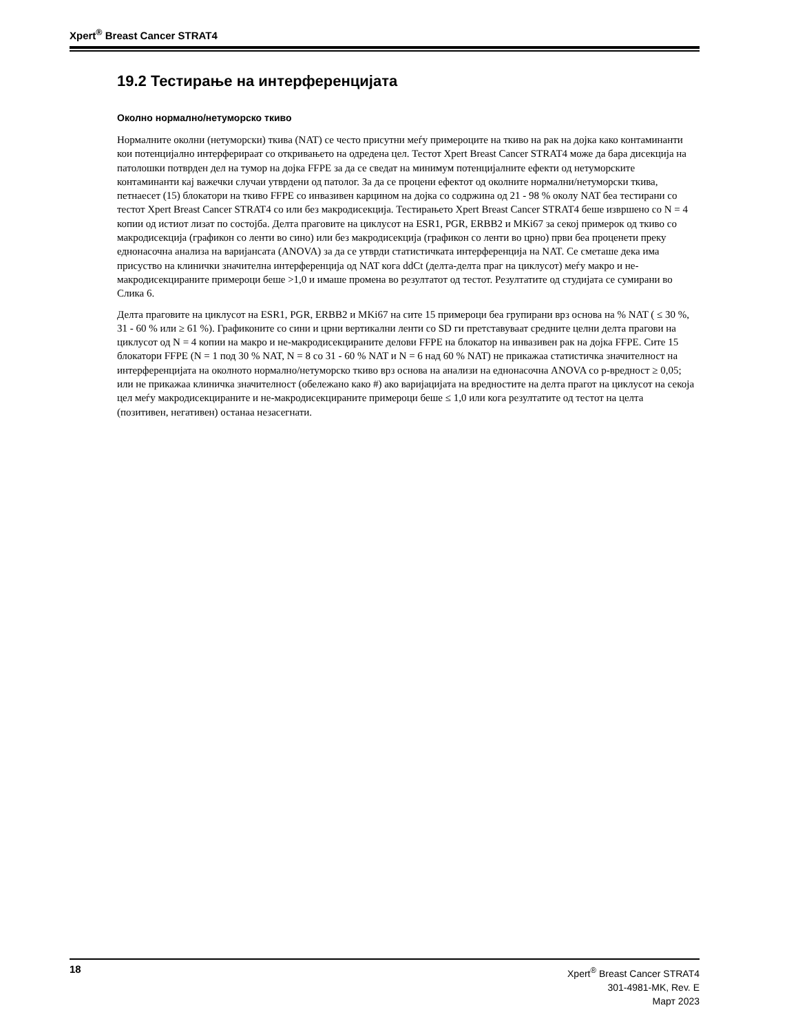Xpert<sup>®</sup> Breast Cancer STRAT4
19.2 Тестирање на интерференцијата
Околно нормално/нетуморско ткиво
Нормалните околни (нетуморски) ткива (NAT) се често присутни меѓу примероците на ткиво на рак на дојка како контаминанти кои потенцијално интерферираат со откривањето на одредена цел. Тестот Xpert Breast Cancer STRAT4 може да бара дисекција на патолошки потврден дел на тумор на дојка FFPE за да се сведат на минимум потенцијалните ефекти од нетуморските контаминанти кај важечки случаи утврдени од патолог. За да се процени ефектот од околните нормални/нетуморски ткива, петнаесет (15) блокатори на ткиво FFPE со инвазивен карцином на дојка со содржина од 21 - 98 % околу NAT беа тестирани со тестот Xpert Breast Cancer STRAT4 со или без макродисекција. Тестирањето Xpert Breast Cancer STRAT4 беше извршено со N = 4 копии од истиот лизат по состојба. Делта праговите на циклусот на ESR1, PGR, ERBB2 и MKi67 за секој примерок од ткиво со макродисекција (графикон со ленти во сино) или без макродисекција (графикон со ленти во црно) први беа проценети преку еднонасочна анализа на варијансата (ANOVA) за да се утврди статистичката интерференција на NAT. Се сметаше дека има присуство на клинички значителна интерференција од NAT кога ddCt (делта-делта праг на циклусот) меѓу макро и не-макродисекцираните примероци беше >1,0 и имаше промена во резултатот од тестот. Резултатите од студијата се сумирани во Слика 6.
Делта праговите на циклусот на ESR1, PGR, ERBB2 и MKi67 на сите 15 примероци беа групирани врз основа на % NAT ( ≤ 30 %, 31 - 60 % или ≥ 61 %). Графиконите со сини и црни вертикални ленти со SD ги претставуваат средните целни делта прагови на циклусот од N = 4 копии на макро и не-макродисекцираните делови FFPE на блокатор на инвазивен рак на дојка FFPE. Сите 15 блокатори FFPE (N = 1 под 30 % NAT, N = 8 со 31 - 60 % NAT и N = 6 над 60 % NAT) не прикажаа статистичка значителност на интерференцијата на околното нормално/нетуморско ткиво врз основа на анализи на еднонасочна ANOVA со p-вредност ≥ 0,05; или не прикажаа клиничка значителност (обележано како #) ако варијацијата на вредностите на делта прагот на циклусот на секоја цел меѓу макродисекцираните и не-макродисекцираните примероци беше ≤ 1,0 или кога резултатите од тестот на целта (позитивен, негативен) останаа незасегнати.
18
Xpert<sup>®</sup> Breast Cancer STRAT4
301-4981-MK, Rev. E
Март 2023